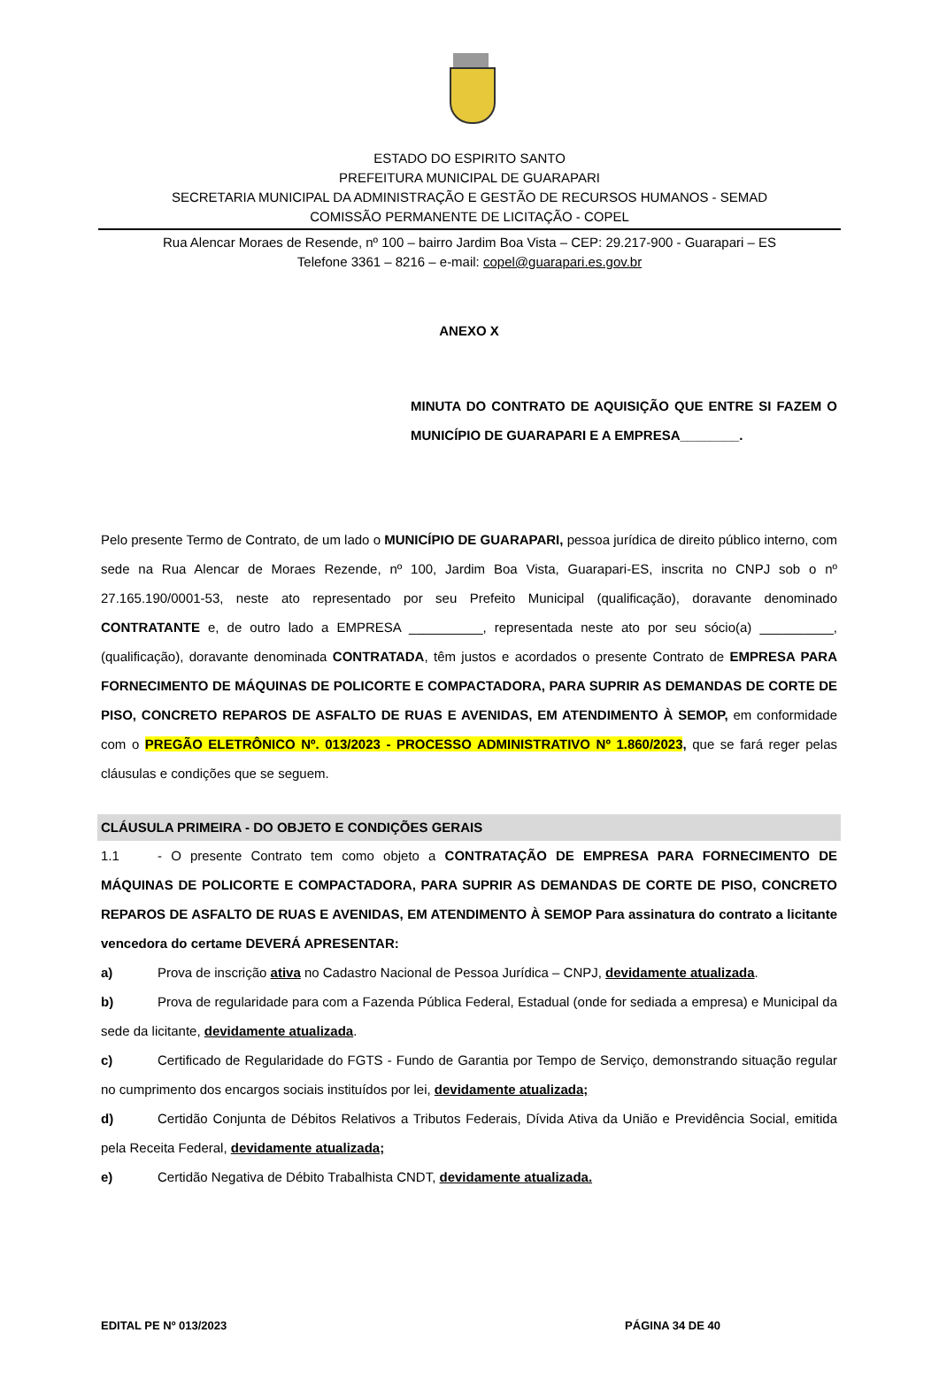ESTADO DO ESPIRITO SANTO
PREFEITURA MUNICIPAL DE GUARAPARI
SECRETARIA MUNICIPAL DA ADMINISTRAÇÃO E GESTÃO DE RECURSOS HUMANOS - SEMAD
COMISSÃO PERMANENTE DE LICITAÇÃO - COPEL
Rua Alencar Moraes de Resende, nº 100 – bairro Jardim Boa Vista – CEP: 29.217-900 - Guarapari – ES
Telefone 3361 – 8216 – e-mail: copel@guarapari.es.gov.br
ANEXO X
MINUTA DO CONTRATO DE AQUISIÇÃO QUE ENTRE SI FAZEM O MUNICÍPIO DE GUARAPARI E A EMPRESA________.
Pelo presente Termo de Contrato, de um lado o MUNICÍPIO DE GUARAPARI, pessoa jurídica de direito público interno, com sede na Rua Alencar de Moraes Rezende, nº 100, Jardim Boa Vista, Guarapari-ES, inscrita no CNPJ sob o nº 27.165.190/0001-53, neste ato representado por seu Prefeito Municipal (qualificação), doravante denominado CONTRATANTE e, de outro lado a EMPRESA __________, representada neste ato por seu sócio(a) __________, (qualificação), doravante denominada CONTRATADA, têm justos e acordados o presente Contrato de EMPRESA PARA FORNECIMENTO DE MÁQUINAS DE POLICORTE E COMPACTADORA, PARA SUPRIR AS DEMANDAS DE CORTE DE PISO, CONCRETO REPAROS DE ASFALTO DE RUAS E AVENIDAS, EM ATENDIMENTO À SEMOP, em conformidade com o PREGÃO ELETRÔNICO Nº. 013/2023 - PROCESSO ADMINISTRATIVO Nº 1.860/2023, que se fará reger pelas cláusulas e condições que se seguem.
CLÁUSULA PRIMEIRA - DO OBJETO E CONDIÇÕES GERAIS
1.1 - O presente Contrato tem como objeto a CONTRATAÇÃO DE EMPRESA PARA FORNECIMENTO DE MÁQUINAS DE POLICORTE E COMPACTADORA, PARA SUPRIR AS DEMANDAS DE CORTE DE PISO, CONCRETO REPAROS DE ASFALTO DE RUAS E AVENIDAS, EM ATENDIMENTO À SEMOP Para assinatura do contrato a licitante vencedora do certame DEVERÁ APRESENTAR:
a) Prova de inscrição ativa no Cadastro Nacional de Pessoa Jurídica – CNPJ, devidamente atualizada.
b) Prova de regularidade para com a Fazenda Pública Federal, Estadual (onde for sediada a empresa) e Municipal da sede da licitante, devidamente atualizada.
c) Certificado de Regularidade do FGTS - Fundo de Garantia por Tempo de Serviço, demonstrando situação regular no cumprimento dos encargos sociais instituídos por lei, devidamente atualizada;
d) Certidão Conjunta de Débitos Relativos a Tributos Federais, Dívida Ativa da União e Previdência Social, emitida pela Receita Federal, devidamente atualizada;
e) Certidão Negativa de Débito Trabalhista CNDT, devidamente atualizada.
EDITAL PE Nº 013/2023 PÁGINA 34 DE 40